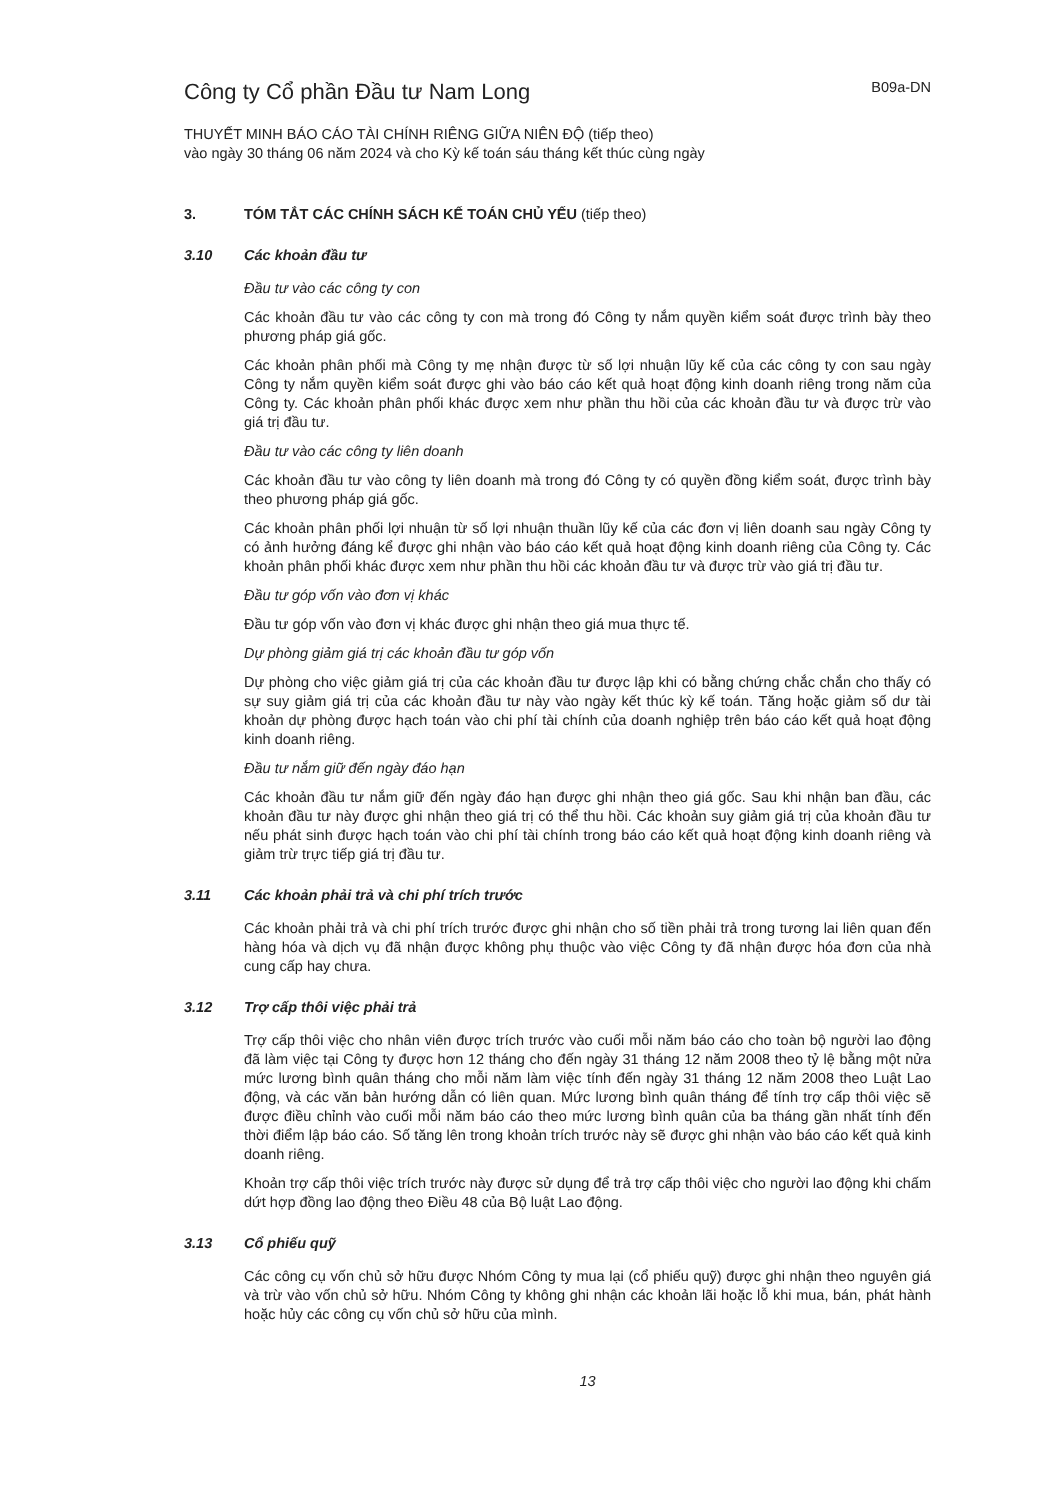Công ty Cổ phần Đầu tư Nam Long
B09a-DN
THUYẾT MINH BÁO CÁO TÀI CHÍNH RIÊNG GIỮA NIÊN ĐỘ (tiếp theo)
vào ngày 30 tháng 06 năm 2024 và cho Kỳ kế toán sáu tháng kết thúc cùng ngày
3. TÓM TẮT CÁC CHÍNH SÁCH KẾ TOÁN CHỦ YẾU (tiếp theo)
3.10 Các khoản đầu tư
Đầu tư vào các công ty con
Các khoản đầu tư vào các công ty con mà trong đó Công ty nắm quyền kiểm soát được trình bày theo phương pháp giá gốc.
Các khoản phân phối mà Công ty mẹ nhận được từ số lợi nhuận lũy kế của các công ty con sau ngày Công ty nắm quyền kiểm soát được ghi vào báo cáo kết quả hoạt động kinh doanh riêng trong năm của Công ty. Các khoản phân phối khác được xem như phần thu hồi của các khoản đầu tư và được trừ vào giá trị đầu tư.
Đầu tư vào các công ty liên doanh
Các khoản đầu tư vào công ty liên doanh mà trong đó Công ty có quyền đồng kiểm soát, được trình bày theo phương pháp giá gốc.
Các khoản phân phối lợi nhuận từ số lợi nhuận thuần lũy kế của các đơn vị liên doanh sau ngày Công ty có ảnh hưởng đáng kể được ghi nhận vào báo cáo kết quả hoạt động kinh doanh riêng của Công ty. Các khoản phân phối khác được xem như phần thu hồi các khoản đầu tư và được trừ vào giá trị đầu tư.
Đầu tư góp vốn vào đơn vị khác
Đầu tư góp vốn vào đơn vị khác được ghi nhận theo giá mua thực tế.
Dự phòng giảm giá trị các khoản đầu tư góp vốn
Dự phòng cho việc giảm giá trị của các khoản đầu tư được lập khi có bằng chứng chắc chắn cho thấy có sự suy giảm giá trị của các khoản đầu tư này vào ngày kết thúc kỳ kế toán. Tăng hoặc giảm số dư tài khoản dự phòng được hạch toán vào chi phí tài chính của doanh nghiệp trên báo cáo kết quả hoạt động kinh doanh riêng.
Đầu tư nắm giữ đến ngày đáo hạn
Các khoản đầu tư nắm giữ đến ngày đáo hạn được ghi nhận theo giá gốc. Sau khi nhận ban đầu, các khoản đầu tư này được ghi nhận theo giá trị có thể thu hồi. Các khoản suy giảm giá trị của khoản đầu tư nếu phát sinh được hạch toán vào chi phí tài chính trong báo cáo kết quả hoạt động kinh doanh riêng và giảm trừ trực tiếp giá trị đầu tư.
3.11 Các khoản phải trả và chi phí trích trước
Các khoản phải trả và chi phí trích trước được ghi nhận cho số tiền phải trả trong tương lai liên quan đến hàng hóa và dịch vụ đã nhận được không phụ thuộc vào việc Công ty đã nhận được hóa đơn của nhà cung cấp hay chưa.
3.12 Trợ cấp thôi việc phải trả
Trợ cấp thôi việc cho nhân viên được trích trước vào cuối mỗi năm báo cáo cho toàn bộ người lao động đã làm việc tại Công ty được hơn 12 tháng cho đến ngày 31 tháng 12 năm 2008 theo tỷ lệ bằng một nửa mức lương bình quân tháng cho mỗi năm làm việc tính đến ngày 31 tháng 12 năm 2008 theo Luật Lao động, và các văn bản hướng dẫn có liên quan. Mức lương bình quân tháng để tính trợ cấp thôi việc sẽ được điều chỉnh vào cuối mỗi năm báo cáo theo mức lương bình quân của ba tháng gần nhất tính đến thời điểm lập báo cáo. Số tăng lên trong khoản trích trước này sẽ được ghi nhận vào báo cáo kết quả kinh doanh riêng.
Khoản trợ cấp thôi việc trích trước này được sử dụng để trả trợ cấp thôi việc cho người lao động khi chấm dứt hợp đồng lao động theo Điều 48 của Bộ luật Lao động.
3.13 Cổ phiếu quỹ
Các công cụ vốn chủ sở hữu được Nhóm Công ty mua lại (cổ phiếu quỹ) được ghi nhận theo nguyên giá và trừ vào vốn chủ sở hữu. Nhóm Công ty không ghi nhận các khoản lãi hoặc lỗ khi mua, bán, phát hành hoặc hủy các công cụ vốn chủ sở hữu của mình.
13